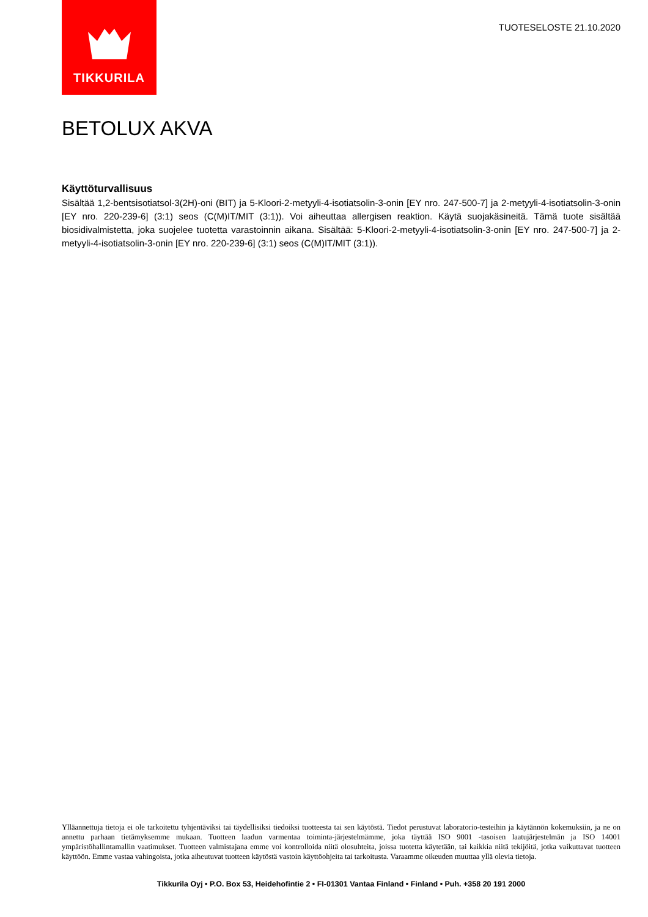TIKKURILA
TUOTESELOSTE 21.10.2020
BETOLUX AKVA
Käyttöturvallisuus
Sisältää 1,2-bentsisotiatsol-3(2H)-oni (BIT) ja 5-Kloori-2-metyyli-4-isotiatsolin-3-onin [EY nro. 247-500-7] ja 2-metyyli-4-isotiatsolin-3-onin [EY nro. 220-239-6] (3:1) seos (C(M)IT/MIT (3:1)). Voi aiheuttaa allergisen reaktion. Käytä suojakäsineitä. Tämä tuote sisältää biosidivalmistetta, joka suojelee tuotetta varastoinnin aikana. Sisältää: 5-Kloori-2-metyyli-4-isotiatsolin-3-onin [EY nro. 247-500-7] ja 2-metyyli-4-isotiatsolin-3-onin [EY nro. 220-239-6] (3:1) seos (C(M)IT/MIT (3:1)).
Ylläannettuja tietoja ei ole tarkoitettu tyhjentäviksi tai täydellisiksi tiedoiksi tuotteesta tai sen käytöstä. Tiedot perustuvat laboratorio-testeihin ja käytännön kokemuksiin, ja ne on annettu parhaan tietämyksemme mukaan. Tuotteen laadun varmentaa toiminta-järjestelmämme, joka täyttää ISO 9001 -tasoisen laatujärjestelmän ja ISO 14001 ympäristöhallintamallin vaatimukset. Tuotteen valmistajana emme voi kontrolloida niitä olosuhteita, joissa tuotetta käytetään, tai kaikkia niitä tekijöitä, jotka vaikuttavat tuotteen käyttöön. Emme vastaa vahingoista, jotka aiheutuvat tuotteen käytöstä vastoin käyttöohjeita tai tarkoitusta. Varaamme oikeuden muuttaa yllä olevia tietoja.
Tikkurila Oyj • P.O. Box 53, Heidehofintie 2 • FI-01301 Vantaa Finland • Finland • Puh. +358 20 191 2000